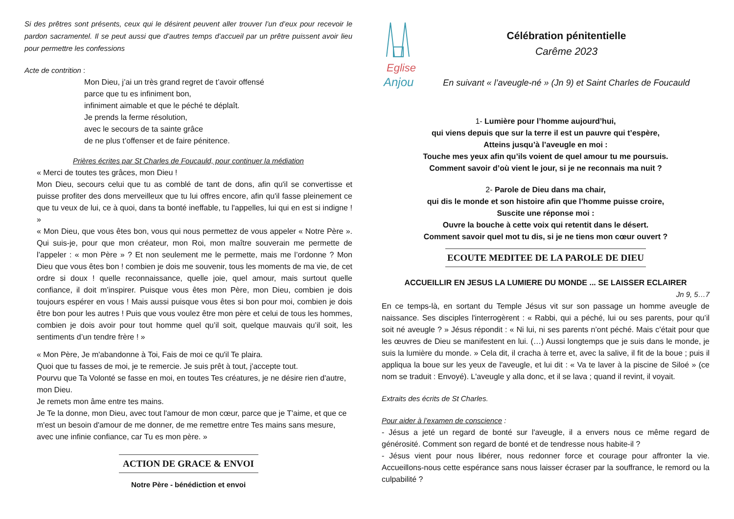Si des prêtres sont présents, ceux qui le désirent peuvent aller trouver l’un d’eux pour recevoir le pardon sacramentel. Il se peut aussi que d’autres temps d’accueil par un prêtre puissent avoir lieu pour permettre les confessions
Acte de contrition :
Mon Dieu, j’ai un très grand regret de t’avoir offensé
parce que tu es infiniment bon,
infiniment aimable et que le péché te déplaît.
Je prends la ferme résolution,
avec le secours de ta sainte grâce
de ne plus t’offenser et de faire pénitence.
Prières écrites par St Charles de Foucauld, pour continuer la médiation
« Merci de toutes tes grâces, mon Dieu !
Mon Dieu, secours celui que tu as comblé de tant de dons, afin qu'il se convertisse et puisse profiter des dons merveilleux que tu lui offres encore, afin qu'il fasse pleinement ce que tu veux de lui, ce à quoi, dans ta bonté ineffable, tu l'appelles, lui qui en est si indigne ! »
« Mon Dieu, que vous êtes bon, vous qui nous permettez de vous appeler « Notre Père ». Qui suis-je, pour que mon créateur, mon Roi, mon maître souverain me permette de l’appeler : « mon Père » ? Et non seulement me le permette, mais me l’ordonne ? Mon Dieu que vous êtes bon ! combien je dois me souvenir, tous les moments de ma vie, de cet ordre si doux ! quelle reconnaissance, quelle joie, quel amour, mais surtout quelle confiance, il doit m’inspirer. Puisque vous êtes mon Père, mon Dieu, combien je dois toujours espérer en vous ! Mais aussi puisque vous êtes si bon pour moi, combien je dois être bon pour les autres ! Puis que vous voulez être mon père et celui de tous les hommes, combien je dois avoir pour tout homme quel qu’il soit, quelque mauvais qu’il soit, les sentiments d’un tendre frère ! »
« Mon Père, Je m'abandonne à Toi, Fais de moi ce qu'il Te plaira.
Quoi que tu fasses de moi, je te remercie. Je suis prêt à tout, j'accepte tout.
Pourvu que Ta Volonté se fasse en moi, en toutes Tes créatures, je ne désire rien d'autre, mon Dieu.
Je remets mon âme entre tes mains.
Je Te la donne, mon Dieu, avec tout l'amour de mon cœur, parce que je T'aime, et que ce m'est un besoin d'amour de me donner, de me remettre entre Tes mains sans mesure, avec une infinie confiance, car Tu es mon père. »
ACTION DE GRACE & ENVOI
Notre Père - bénédiction et envoi
Eglise
Anjou
Célébration pénitentielle
Carême 2023
En suivant « l’aveugle-né » (Jn 9) et Saint Charles de Foucauld
1- Lumière pour l’homme aujourd’hui,
qui viens depuis que sur la terre il est un pauvre qui t’espère,
Atteins jusqu’à l’aveugle en moi :
Touche mes yeux afin qu’ils voient de quel amour tu me poursuis.
Comment savoir d’où vient le jour, si je ne reconnais ma nuit ?
2- Parole de Dieu dans ma chair,
qui dis le monde et son histoire afin que l’homme puisse croire,
Suscite une réponse moi :
Ouvre la bouche à cette voix qui retentit dans le désert.
Comment savoir quel mot tu dis, si je ne tiens mon cœur ouvert ?
ECOUTE MEDITEE DE LA PAROLE DE DIEU
ACCUEILLIR EN JESUS LA LUMIERE DU MONDE ... SE LAISSER ECLAIRER
Jn 9, 5…7
En ce temps-là, en sortant du Temple Jésus vit sur son passage un homme aveugle de naissance. Ses disciples l'interrogèrent : « Rabbi, qui a péché, lui ou ses parents, pour qu’il soit né aveugle ? » Jésus répondit : « Ni lui, ni ses parents n’ont péché. Mais c’était pour que les œuvres de Dieu se manifestent en lui. (…) Aussi longtemps que je suis dans le monde, je suis la lumière du monde. » Cela dit, il cracha à terre et, avec la salive, il fit de la boue ; puis il appliqua la boue sur les yeux de l'aveugle, et lui dit : « Va te laver à la piscine de Siloé » (ce nom se traduit : Envoyé). L'aveugle y alla donc, et il se lava ; quand il revint, il voyait.
Extraits des écrits de St Charles.
Pour aider à l’examen de conscience :
- Jésus a jeté un regard de bonté sur l'aveugle, il a envers nous ce même regard de générosité. Comment son regard de bonté et de tendresse nous habite-il ?
- Jésus vient pour nous libérer, nous redonner force et courage pour affronter la vie. Accueillons-nous cette espérance sans nous laisser écraser par la souffrance, le remord ou la culpabilité ?